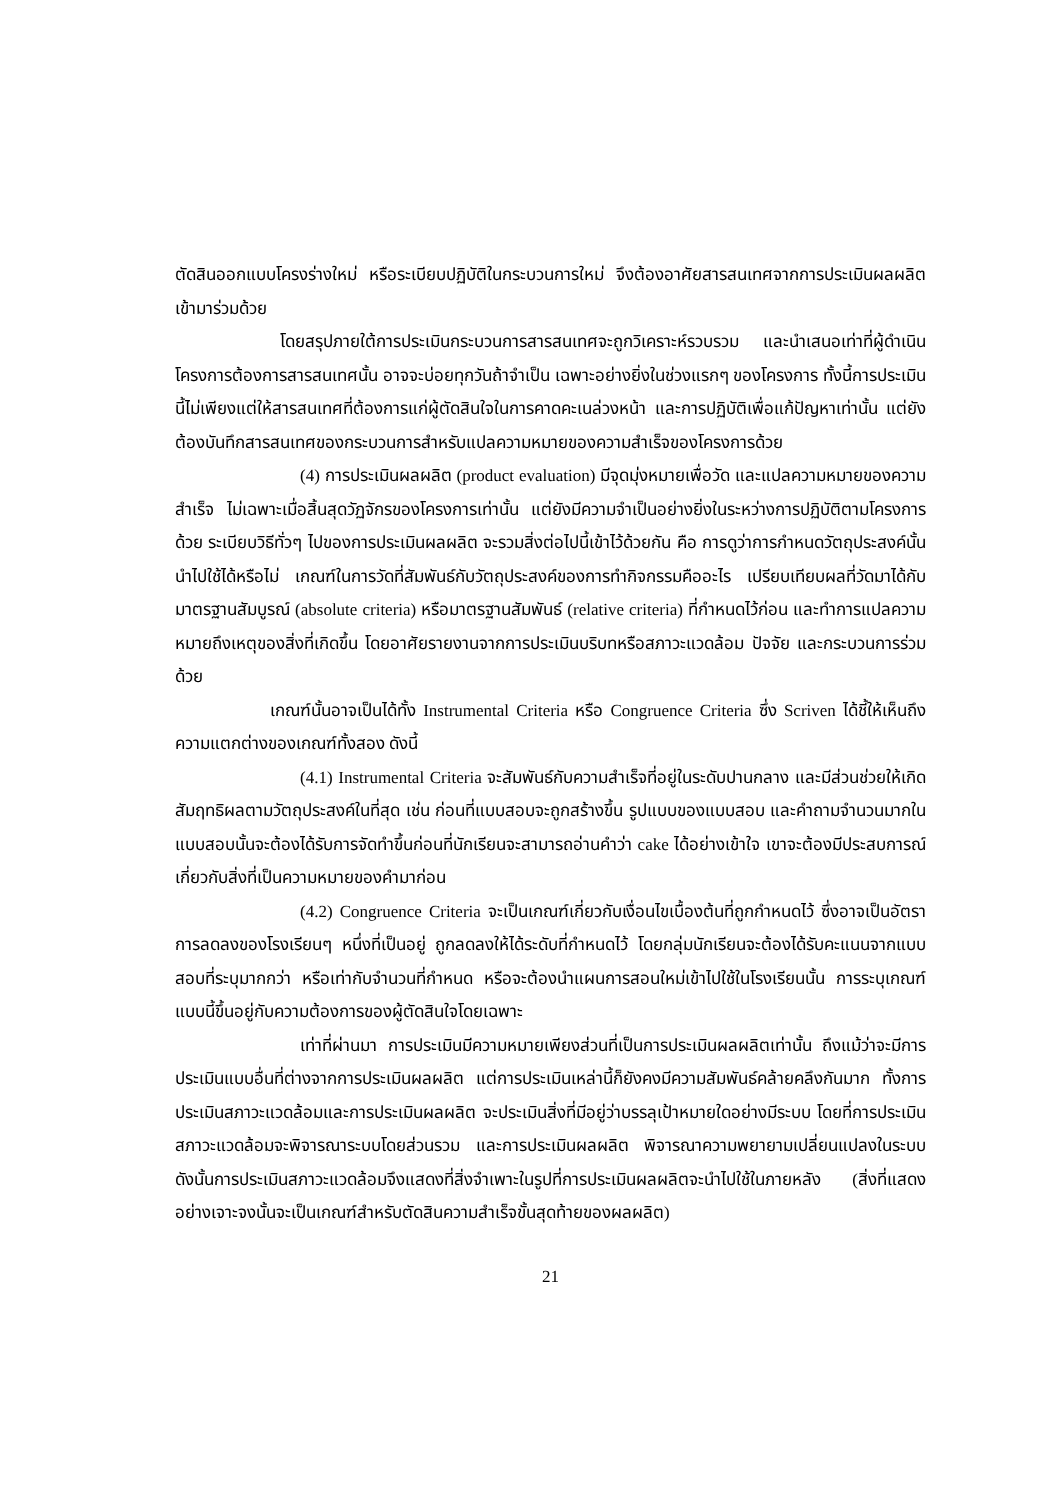ตัดสินออกแบบโครงร่างใหม่ หรือระเบียบปฏิบัติในกระบวนการใหม่ จึงต้องอาศัยสารสนเทศจากการประเมินผลผลิตเข้ามาร่วมด้วย
โดยสรุปภายใต้การประเมินกระบวนการสารสนเทศจะถูกวิเคราะห์รวบรวม และนำเสนอเท่าที่ผู้ดำเนินโครงการต้องการสารสนเทศนั้น อาจจะบ่อยทุกวันถ้าจำเป็น เฉพาะอย่างยิ่งในช่วงแรกๆ ของโครงการ ทั้งนี้การประเมินนี้ไม่เพียงแต่ให้สารสนเทศที่ต้องการแก่ผู้ตัดสินใจในการคาดคะเนล่วงหน้า และการปฏิบัติเพื่อแก้ปัญหาเท่านั้น แต่ยังต้องบันทึกสารสนเทศของกระบวนการสำหรับแปลความหมายของความสำเร็จของโครงการด้วย
(4) การประเมินผลผลิต (product evaluation) มีจุดมุ่งหมายเพื่อวัด และแปลความหมายของความสำเร็จ ไม่เฉพาะเมื่อสิ้นสุดวัฏจักรของโครงการเท่านั้น แต่ยังมีความจำเป็นอย่างยิ่งในระหว่างการปฏิบัติตามโครงการด้วย ระเบียบวิธีทั่วๆ ไปของการประเมินผลผลิต จะรวมสิ่งต่อไปนี้เข้าไว้ด้วยกัน คือ การดูว่าการกำหนดวัตถุประสงค์นั้นนำไปใช้ได้หรือไม่ เกณฑ์ในการวัดที่สัมพันธ์กับวัตถุประสงค์ของการทำกิจกรรมคืออะไร เปรียบเทียบผลที่วัดมาได้กับมาตรฐานสัมบูรณ์ (absolute criteria) หรือมาตรฐานสัมพันธ์ (relative criteria) ที่กำหนดไว้ก่อน และทำการแปลความหมายถึงเหตุของสิ่งที่เกิดขึ้น โดยอาศัยรายงานจากการประเมินบริบทหรือสภาวะแวดล้อม ปัจจัย และกระบวนการร่วมด้วย
เกณฑ์นั้นอาจเป็นได้ทั้ง Instrumental Criteria หรือ Congruence Criteria ซึ่ง Scriven ได้ชี้ให้เห็นถึงความแตกต่างของเกณฑ์ทั้งสอง ดังนี้
(4.1) Instrumental Criteria จะสัมพันธ์กับความสำเร็จที่อยู่ในระดับปานกลาง และมีส่วนช่วยให้เกิดสัมฤทธิผลตามวัตถุประสงค์ในที่สุด เช่น ก่อนที่แบบสอบจะถูกสร้างขึ้น รูปแบบของแบบสอบ และคำถามจำนวนมากในแบบสอบนั้นจะต้องได้รับการจัดทำขึ้นก่อนที่นักเรียนจะสามารถอ่านคำว่า cake ได้อย่างเข้าใจ เขาจะต้องมีประสบการณ์เกี่ยวกับสิ่งที่เป็นความหมายของคำมาก่อน
(4.2) Congruence Criteria จะเป็นเกณฑ์เกี่ยวกับเงื่อนไขเบื้องต้นที่ถูกกำหนดไว้ ซึ่งอาจเป็นอัตราการลดลงของโรงเรียนๆ หนึ่งที่เป็นอยู่ ถูกลดลงให้ได้ระดับที่กำหนดไว้ โดยกลุ่มนักเรียนจะต้องได้รับคะแนนจากแบบสอบที่ระบุมากกว่า หรือเท่ากับจำนวนที่กำหนด หรือจะต้องนำแผนการสอนใหม่เข้าไปใช้ในโรงเรียนนั้น การระบุเกณฑ์แบบนี้ขึ้นอยู่กับความต้องการของผู้ตัดสินใจโดยเฉพาะ
เท่าที่ผ่านมา การประเมินมีความหมายเพียงส่วนที่เป็นการประเมินผลผลิตเท่านั้น ถึงแม้ว่าจะมีการประเมินแบบอื่นที่ต่างจากการประเมินผลผลิต แต่การประเมินเหล่านี้ก็ยังคงมีความสัมพันธ์คล้ายคลึงกันมาก ทั้งการประเมินสภาวะแวดล้อมและการประเมินผลผลิต จะประเมินสิ่งที่มีอยู่ว่าบรรลุเป้าหมายใดอย่างมีระบบ โดยที่การประเมินสภาวะแวดล้อมจะพิจารณาระบบโดยส่วนรวม และการประเมินผลผลิต พิจารณาความพยายามเปลี่ยนแปลงในระบบ ดังนั้นการประเมินสภาวะแวดล้อมจึงแสดงที่สิ่งจำเพาะในรูปที่การประเมินผลผลิตจะนำไปใช้ในภายหลัง (สิ่งที่แสดงอย่างเจาะจงนั้นจะเป็นเกณฑ์สำหรับตัดสินความสำเร็จขั้นสุดท้ายของผลผลิต)
21